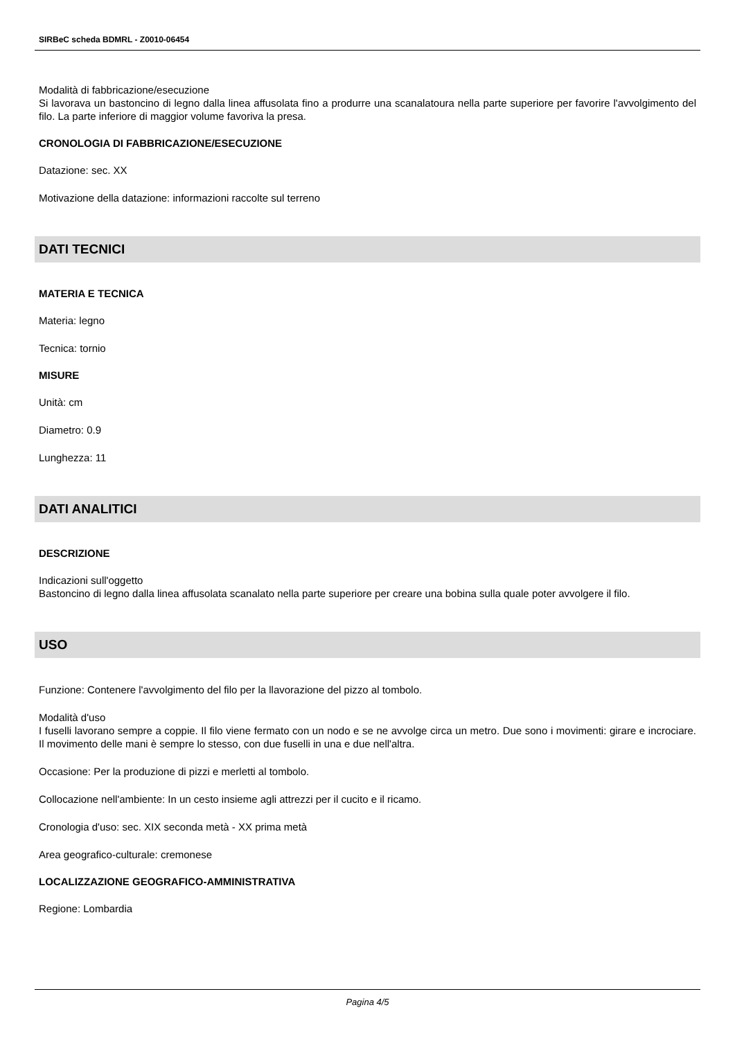SIRBeC scheda BDMRL - Z0010-06454
Modalità di fabbricazione/esecuzione
Si lavorava un bastoncino di legno dalla linea affusolata fino a produrre una scanalatoura nella parte superiore per favorire l'avvolgimento del filo. La parte inferiore di maggior volume favoriva la presa.
CRONOLOGIA DI FABBRICAZIONE/ESECUZIONE
Datazione: sec. XX
Motivazione della datazione: informazioni raccolte sul terreno
DATI TECNICI
MATERIA E TECNICA
Materia: legno
Tecnica: tornio
MISURE
Unità: cm
Diametro: 0.9
Lunghezza: 11
DATI ANALITICI
DESCRIZIONE
Indicazioni sull'oggetto
Bastoncino di legno dalla linea affusolata scanalato nella parte superiore per creare una bobina sulla quale poter avvolgere il filo.
USO
Funzione: Contenere l'avvolgimento del filo per la llavorazione del pizzo al tombolo.
Modalità d'uso
I fuselli lavorano sempre a coppie. Il filo viene fermato con un nodo e se ne avvolge circa un metro. Due sono i movimenti: girare e incrociare. Il movimento delle mani è sempre lo stesso, con due fuselli in una e due nell'altra.
Occasione: Per la produzione di pizzi e merletti al tombolo.
Collocazione nell'ambiente: In un cesto insieme agli attrezzi per il cucito e il ricamo.
Cronologia d'uso: sec. XIX seconda metà - XX prima metà
Area geografico-culturale: cremonese
LOCALIZZAZIONE GEOGRAFICO-AMMINISTRATIVA
Regione: Lombardia
Pagina 4/5